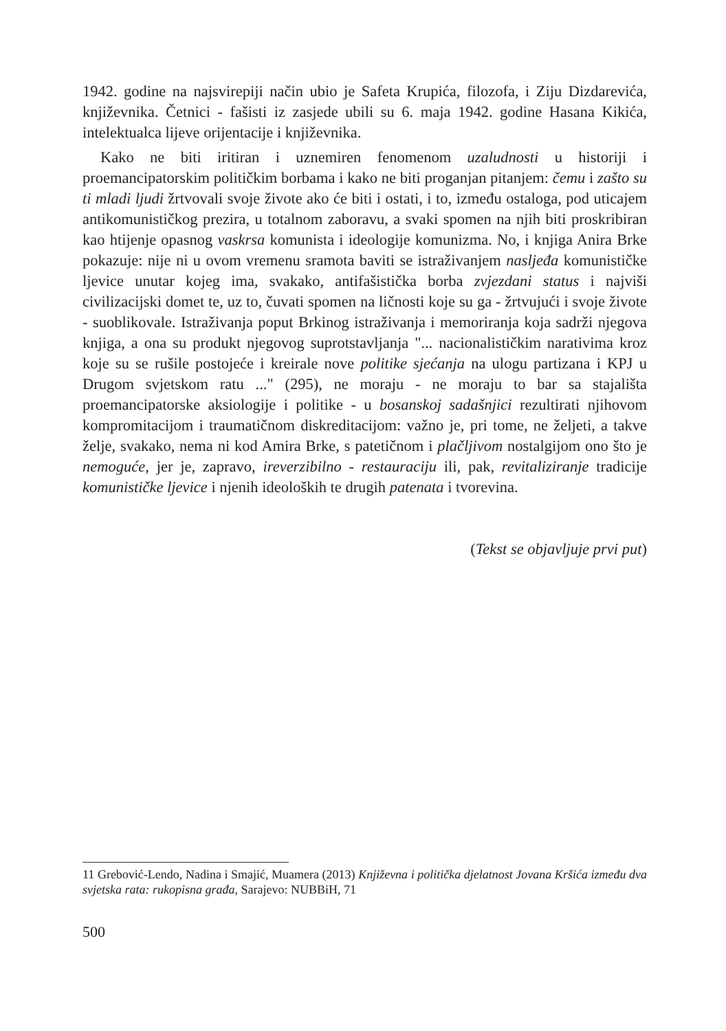1942. godine na najsvirepiji način ubio je Safeta Krupića, filozofa, i Ziju Dizdarevića, književnika. Četnici - fašisti iz zasjede ubili su 6. maja 1942. godine Hasana Kikića, intelektualca lijeve orijentacije i književnika.
Kako ne biti iritiran i uznemiren fenomenom uzaludnosti u historiji i proemancipatorskim političkim borbama i kako ne biti proganjan pitanjem: čemu i zašto su ti mladi ljudi žrtvovali svoje živote ako će biti i ostati, i to, između ostaloga, pod uticajem antikomunističkog prezira, u totalnom zaboravu, a svaki spomen na njih biti proskribiran kao htijenje opasnog vaskrsa komunista i ideologije komunizma. No, i knjiga Anira Brke pokazuje: nije ni u ovom vremenu sramota baviti se istraživanjem nasljeđa komunističke ljevice unutar kojeg ima, svakako, antifašistička borba zvjezdani status i najviši civilizacijski domet te, uz to, čuvati spomen na ličnosti koje su ga - žrtvujući i svoje živote - suoblikovale. Istraživanja poput Brkinog istraživanja i memoriranja koja sadrži njegova knjiga, a ona su produkt njegovog suprotstavljanja "... nacionalističkim narativima kroz koje su se rušile postojeće i kreirale nove politike sjećanja na ulogu partizana i KPJ u Drugom svjetskom ratu ..." (295), ne moraju - ne moraju to bar sa stajališta proemancipatorske aksiologije i politike - u bosanskoj sadašnjici rezultirati njihovom kompromitacijom i traumatičnom diskreditacijom: važno je, pri tome, ne željeti, a takve želje, svakako, nema ni kod Amira Brke, s patetičnom i plačljivom nostalgijom ono što je nemoguće, jer je, zapravo, ireverzibilno - restauraciju ili, pak, revitaliziranje tradicije komunističke ljevice i njenih ideoloških te drugih patenata i tvorevina.
(Tekst se objavljuje prvi put)
11 Grebović-Lendo, Nadina i Smajić, Muamera (2013) Književna i politička djelatnost Jovana Kršića između dva svjetska rata: rukopisna građa, Sarajevo: NUBBiH, 71
500